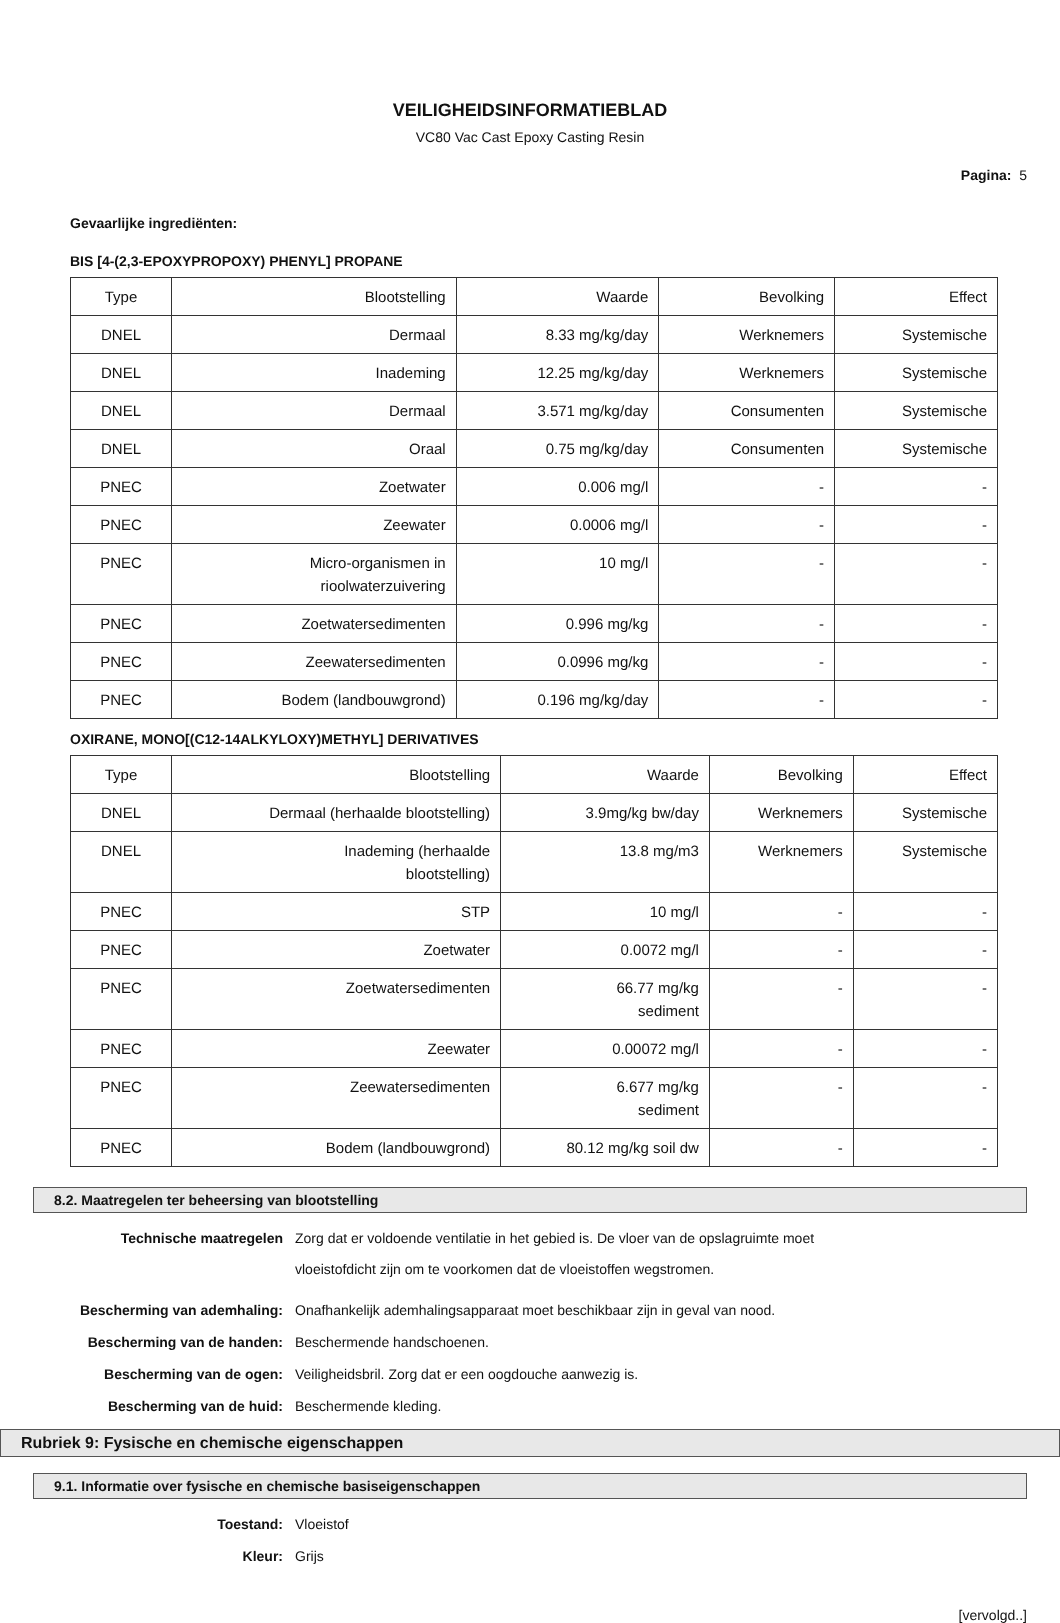VEILIGHEIDSINFORMATIEBLAD
VC80 Vac Cast Epoxy Casting Resin
Pagina: 5
Gevaarlijke ingrediënten:
BIS [4-(2,3-EPOXYPROPOXY) PHENYL] PROPANE
| Type | Blootstelling | Waarde | Bevolking | Effect |
| --- | --- | --- | --- | --- |
| DNEL | Dermaal | 8.33 mg/kg/day | Werknemers | Systemische |
| DNEL | Inademing | 12.25 mg/kg/day | Werknemers | Systemische |
| DNEL | Dermaal | 3.571 mg/kg/day | Consumenten | Systemische |
| DNEL | Oraal | 0.75 mg/kg/day | Consumenten | Systemische |
| PNEC | Zoetwater | 0.006 mg/l | - | - |
| PNEC | Zeewater | 0.0006 mg/l | - | - |
| PNEC | Micro-organismen in rioolwaterzuivering | 10 mg/l | - | - |
| PNEC | Zoetwatersedimenten | 0.996 mg/kg | - | - |
| PNEC | Zeewatersedimenten | 0.0996 mg/kg | - | - |
| PNEC | Bodem (landbouwgrond) | 0.196 mg/kg/day | - | - |
OXIRANE, MONO[(C12-14ALKYLOXY)METHYL] DERIVATIVES
| Type | Blootstelling | Waarde | Bevolking | Effect |
| --- | --- | --- | --- | --- |
| DNEL | Dermaal (herhaalde blootstelling) | 3.9mg/kg bw/day | Werknemers | Systemische |
| DNEL | Inademing (herhaalde blootstelling) | 13.8 mg/m3 | Werknemers | Systemische |
| PNEC | STP | 10 mg/l | - | - |
| PNEC | Zoetwater | 0.0072 mg/l | - | - |
| PNEC | Zoetwatersedimenten | 66.77 mg/kg sediment | - | - |
| PNEC | Zeewater | 0.00072 mg/l | - | - |
| PNEC | Zeewatersedimenten | 6.677 mg/kg sediment | - | - |
| PNEC | Bodem (landbouwgrond) | 80.12 mg/kg soil dw | - | - |
8.2. Maatregelen ter beheersing van blootstelling
Technische maatregelen Zorg dat er voldoende ventilatie in het gebied is. De vloer van de opslagruimte moet
vloeistofdicht zijn om te voorkomen dat de vloeistoffen wegstromen.
Bescherming van ademhaling: Onafhankelijk ademhalingsapparaat moet beschikbaar zijn in geval van nood.
Bescherming van de handen: Beschermende handschoenen.
Bescherming van de ogen: Veiligheidsbril. Zorg dat er een oogdouche aanwezig is.
Bescherming van de huid: Beschermende kleding.
Rubriek 9: Fysische en chemische eigenschappen
9.1. Informatie over fysische en chemische basiseigenschappen
Toestand: Vloeistof
Kleur: Grijs
[vervolgd..]